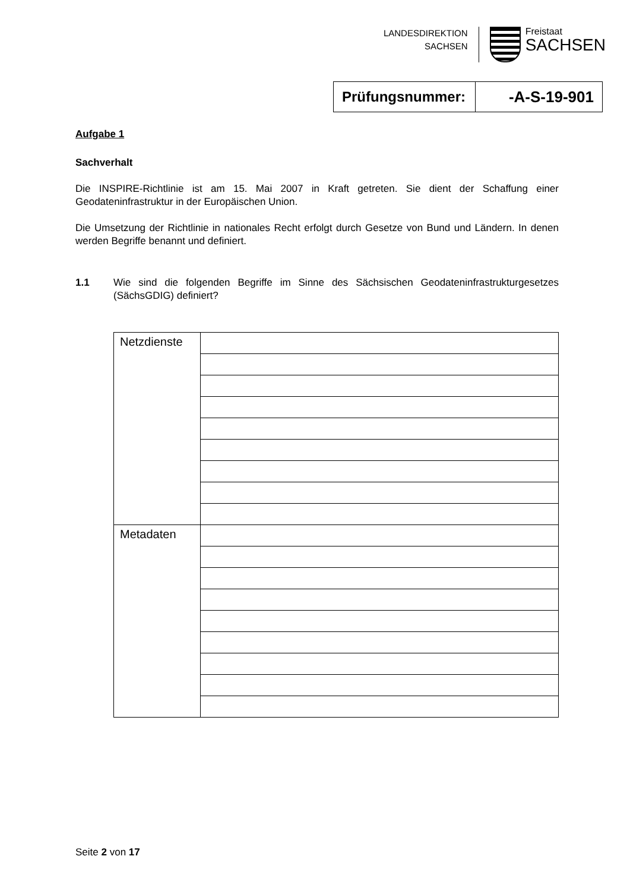LANDESDIREKTION
SACHSEN
Freistaat
SACHSEN
| Prüfungsnummer: | -A-S-19-901 |
Aufgabe 1
Sachverhalt
Die INSPIRE-Richtlinie ist am 15. Mai 2007 in Kraft getreten. Sie dient der Schaffung einer Geodateninfrastruktur in der Europäischen Union.
Die Umsetzung der Richtlinie in nationales Recht erfolgt durch Gesetze von Bund und Ländern. In denen werden Begriffe benannt und definiert.
1.1 Wie sind die folgenden Begriffe im Sinne des Sächsischen Geodateninfrastrukturgesetzes (SächsGDIG) definiert?
| Netzdienste | |
| Metadaten | |
Seite 2 von 17